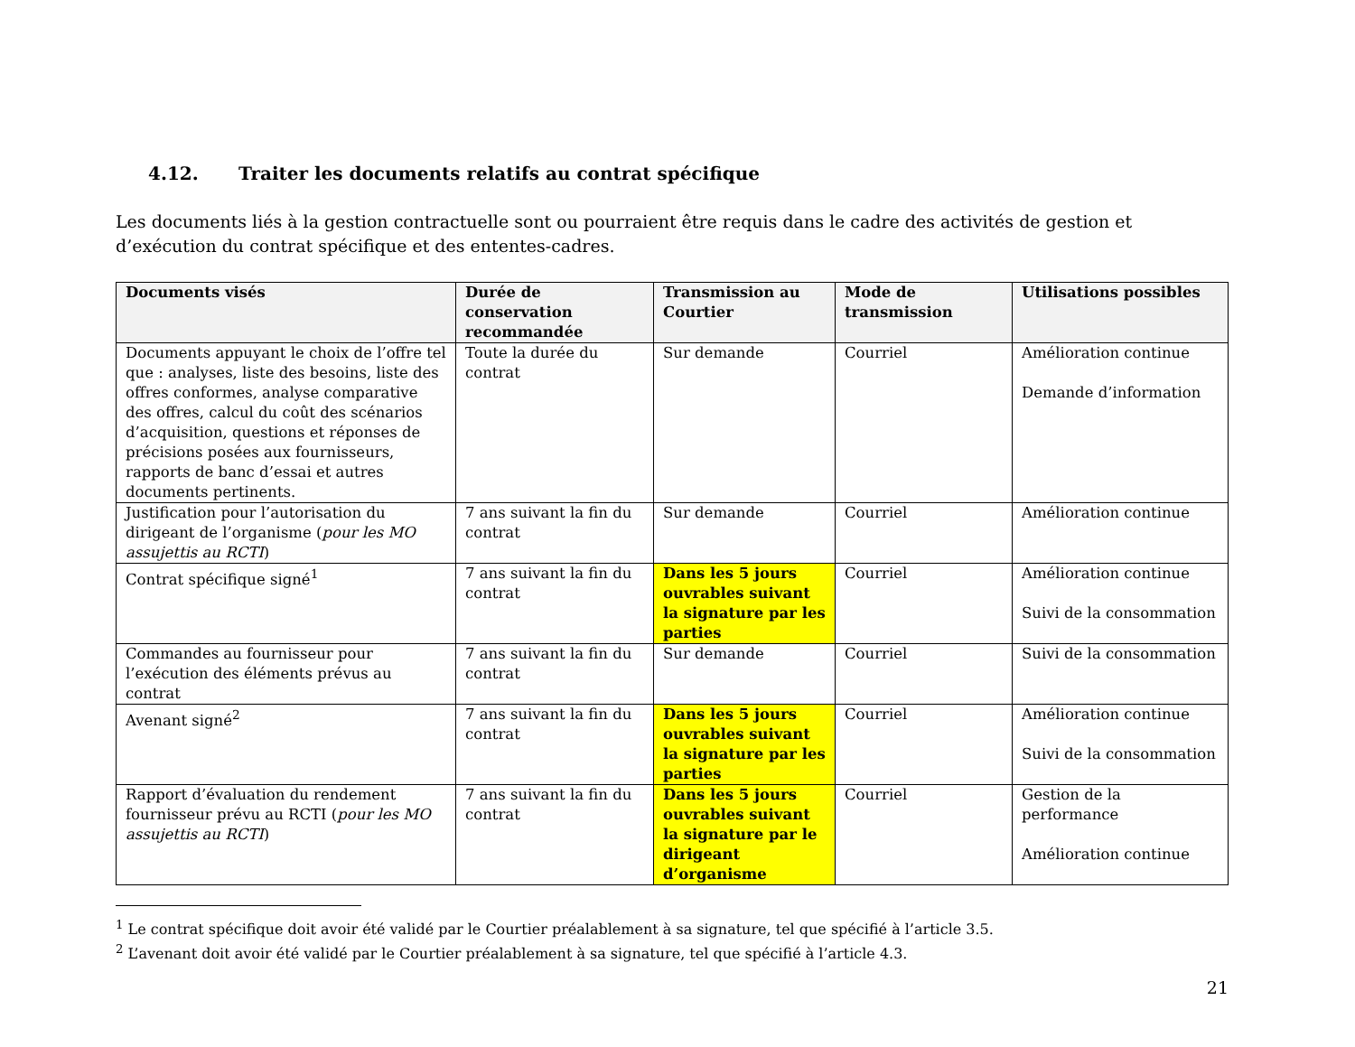4.12. Traiter les documents relatifs au contrat spécifique
Les documents liés à la gestion contractuelle sont ou pourraient être requis dans le cadre des activités de gestion et d’exécution du contrat spécifique et des ententes-cadres.
| Documents visés | Durée de conservation recommandée | Transmission au Courtier | Mode de transmission | Utilisations possibles |
| --- | --- | --- | --- | --- |
| Documents appuyant le choix de l’offre tel que : analyses, liste des besoins, liste des offres conformes, analyse comparative des offres, calcul du coût des scénarios d’acquisition, questions et réponses de précisions posées aux fournisseurs, rapports de banc d’essai et autres documents pertinents. | Toute la durée du contrat | Sur demande | Courriel | Amélioration continue Demande d’information |
| Justification pour l’autorisation du dirigeant de l’organisme ( pour les MO assujettis au RCTI ) | 7 ans suivant la fin du contrat | Sur demande | Courriel | Amélioration continue |
| Contrat spécifique signé<sup>1</sup> | 7 ans suivant la fin du contrat | Dans les 5 jours ouvrables suivant la signature par les parties | Courriel | Amélioration continue Suivi de la consommation |
| Commandes au fournisseur pour l’exécution des éléments prévus au contrat | 7 ans suivant la fin du contrat | Sur demande | Courriel | Suivi de la consommation |
| Avenant signé<sup>2</sup> | 7 ans suivant la fin du contrat | Dans les 5 jours ouvrables suivant la signature par les parties | Courriel | Amélioration continue Suivi de la consommation |
| Rapport d’évaluation du rendement fournisseur prévu au RCTI ( pour les MO assujettis au RCTI ) | 7 ans suivant la fin du contrat | Dans les 5 jours ouvrables suivant la signature par le dirigeant d’organisme | Courriel | Gestion de la performance Amélioration continue |
<sup>1</sup> Le contrat spécifique doit avoir été validé par le Courtier préalablement à sa signature, tel que spécifié à l’article 3.5.
<sup>2</sup> L’avenant doit avoir été validé par le Courtier préalablement à sa signature, tel que spécifié à l’article 4.3.
21